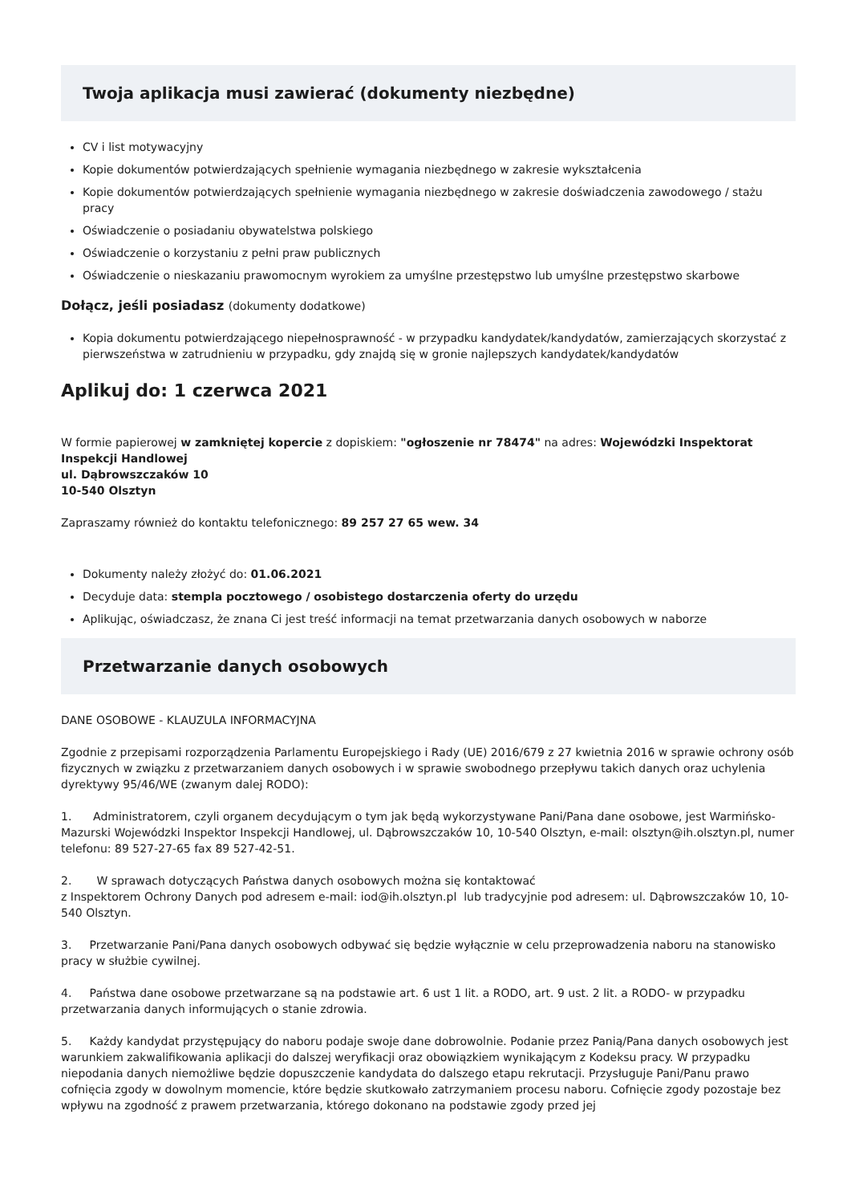Twoja aplikacja musi zawierać (dokumenty niezbędne)
CV i list motywacyjny
Kopie dokumentów potwierdzających spełnienie wymagania niezbędnego w zakresie wykształcenia
Kopie dokumentów potwierdzających spełnienie wymagania niezbędnego w zakresie doświadczenia zawodowego / stażu pracy
Oświadczenie o posiadaniu obywatelstwa polskiego
Oświadczenie o korzystaniu z pełni praw publicznych
Oświadczenie o nieskazaniu prawomocnym wyrokiem za umyślne przestępstwo lub umyślne przestępstwo skarbowe
Dołącz, jeśli posiadasz (dokumenty dodatkowe)
Kopia dokumentu potwierdzającego niepełnosprawność - w przypadku kandydatek/kandydatów, zamierzających skorzystać z pierwszeństwa w zatrudnieniu w przypadku, gdy znajdą się w gronie najlepszych kandydatek/kandydatów
Aplikuj do: 1 czerwca 2021
W formie papierowej w zamkniętej kopercie z dopiskiem: "ogłoszenie nr 78474" na adres: Wojewódzki Inspektorat Inspekcji Handlowej
ul. Dąbrowszczaków 10
10-540 Olsztyn
Zapraszamy również do kontaktu telefonicznego: 89 257 27 65 wew. 34
Dokumenty należy złożyć do: 01.06.2021
Decyduje data: stempla pocztowego / osobistego dostarczenia oferty do urzędu
Aplikując, oświadczasz, że znana Ci jest treść informacji na temat przetwarzania danych osobowych w naborze
Przetwarzanie danych osobowych
DANE OSOBOWE - KLAUZULA INFORMACYJNA
Zgodnie z przepisami rozporządzenia Parlamentu Europejskiego i Rady (UE) 2016/679 z 27 kwietnia 2016 w sprawie ochrony osób fizycznych w związku z przetwarzaniem danych osobowych i w sprawie swobodnego przepływu takich danych oraz uchylenia dyrektywy 95/46/WE (zwanym dalej RODO):
1. Administratorem, czyli organem decydującym o tym jak będą wykorzystywane Pani/Pana dane osobowe, jest Warmińsko-Mazurski Wojewódzki Inspektor Inspekcji Handlowej, ul. Dąbrowszczaków 10, 10-540 Olsztyn, e-mail: olsztyn@ih.olsztyn.pl, numer telefonu: 89 527-27-65 fax 89 527-42-51.
2. W sprawach dotyczących Państwa danych osobowych można się kontaktować
z Inspektorem Ochrony Danych pod adresem e-mail: iod@ih.olsztyn.pl lub tradycyjnie pod adresem: ul. Dąbrowszczaków 10, 10-540 Olsztyn.
3. Przetwarzanie Pani/Pana danych osobowych odbywać się będzie wyłącznie w celu przeprowadzenia naboru na stanowisko pracy w służbie cywilnej.
4. Państwa dane osobowe przetwarzane są na podstawie art. 6 ust 1 lit. a RODO, art. 9 ust. 2 lit. a RODO- w przypadku przetwarzania danych informujących o stanie zdrowia.
5. Każdy kandydat przystępujący do naboru podaje swoje dane dobrowolnie. Podanie przez Panią/Pana danych osobowych jest warunkiem zakwalifikowania aplikacji do dalszej weryfikacji oraz obowiązkiem wynikającym z Kodeksu pracy. W przypadku niepodania danych niemożliwe będzie dopuszczenie kandydata do dalszego etapu rekrutacji. Przysługuje Pani/Panu prawo cofnięcia zgody w dowolnym momencie, które będzie skutkowało zatrzymaniem procesu naboru. Cofnięcie zgody pozostaje bez wpływu na zgodność z prawem przetwarzania, którego dokonano na podstawie zgody przed jej